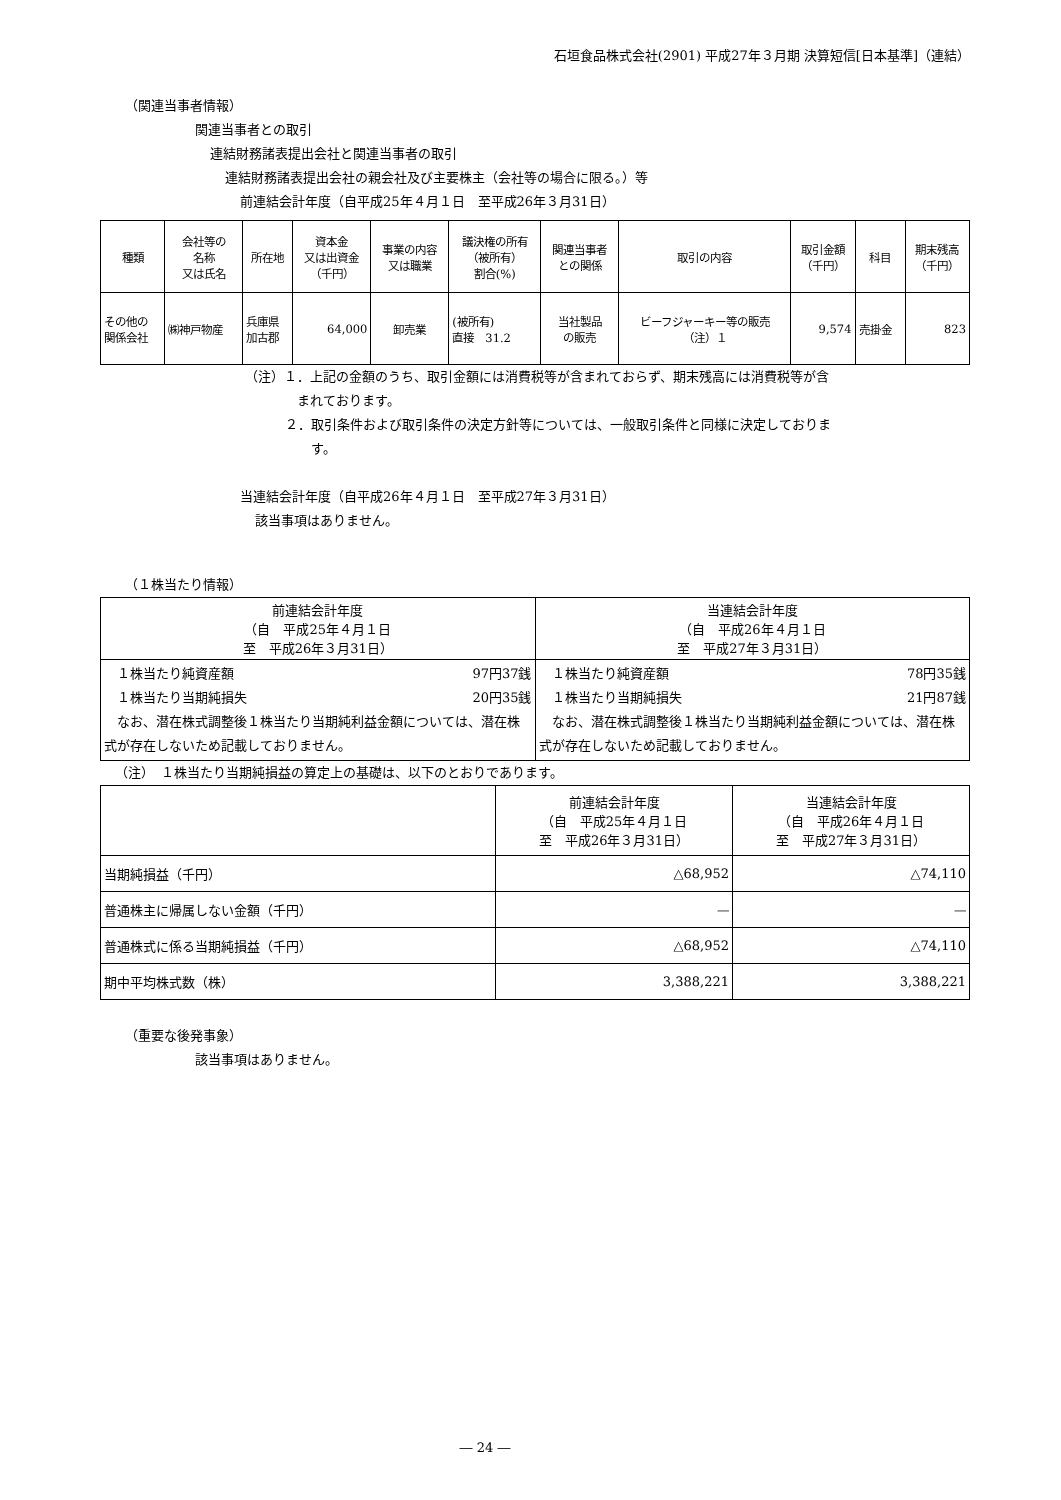石垣食品株式会社(2901) 平成27年３月期 決算短信[日本基準]（連結）
（関連当事者情報）
関連当事者との取引
連結財務諸表提出会社と関連当事者の取引
連結財務諸表提出会社の親会社及び主要株主（会社等の場合に限る。）等
前連結会計年度（自平成25年４月１日　至平成26年３月31日）
| 種類 | 会社等の 名称 又は氏名 | 所在地 | 資本金 又は出資金 （千円） | 事業の内容 又は職業 | 議決権の所有 （被所有） 割合(%) | 関連当事者 との関係 | 取引の内容 | 取引金額 （千円） | 科目 | 期末残高 （千円） |
| --- | --- | --- | --- | --- | --- | --- | --- | --- | --- | --- |
| その他の 関係会社 | ㈱神戸物産 | 兵庫県 加古郡 | 64,000 | 卸売業 | (被所有) 直接 31.2 | 当社製品 の販売 | ビーフジャーキー等の販売 （注）１ | 9,574 | 売掛金 | 823 |
（注）１．上記の金額のうち、取引金額には消費税等が含まれておらず、期末残高には消費税等が含
　　　　まれております。
２．取引条件および取引条件の決定方針等については、一般取引条件と同様に決定しておりま
　　す。
当連結会計年度（自平成26年４月１日　至平成27年３月31日）
該当事項はありません。
（１株当たり情報）
| 前連結会計年度 （自 平成25年４月１日 至 平成26年３月31日） | 当連結会計年度 （自 平成26年４月１日 至 平成27年３月31日） |
| --- | --- |
| １株当たり純資産額 97円37銭 １株当たり当期純損失 20円35銭 なお、潜在株式調整後１株当たり当期純利益金額については、潜在株式が存在しないため記載しておりません。 | １株当たり純資産額 78円35銭 １株当たり当期純損失 21円87銭 なお、潜在株式調整後１株当たり当期純利益金額については、潜在株式が存在しないため記載しておりません。 |
（注）　１株当たり当期純損益の算定上の基礎は、以下のとおりであります。
| | 前連結会計年度 （自 平成25年４月１日 至 平成26年３月31日） | 当連結会計年度 （自 平成26年４月１日 至 平成27年３月31日） |
| 当期純損益（千円） | △68,952 | △74,110 |
| 普通株主に帰属しない金額（千円） | ― | ― |
| 普通株式に係る当期純損益（千円） | △68,952 | △74,110 |
| 期中平均株式数（株） | 3,388,221 | 3,388,221 |
（重要な後発事象）
該当事項はありません。
― 24 ―